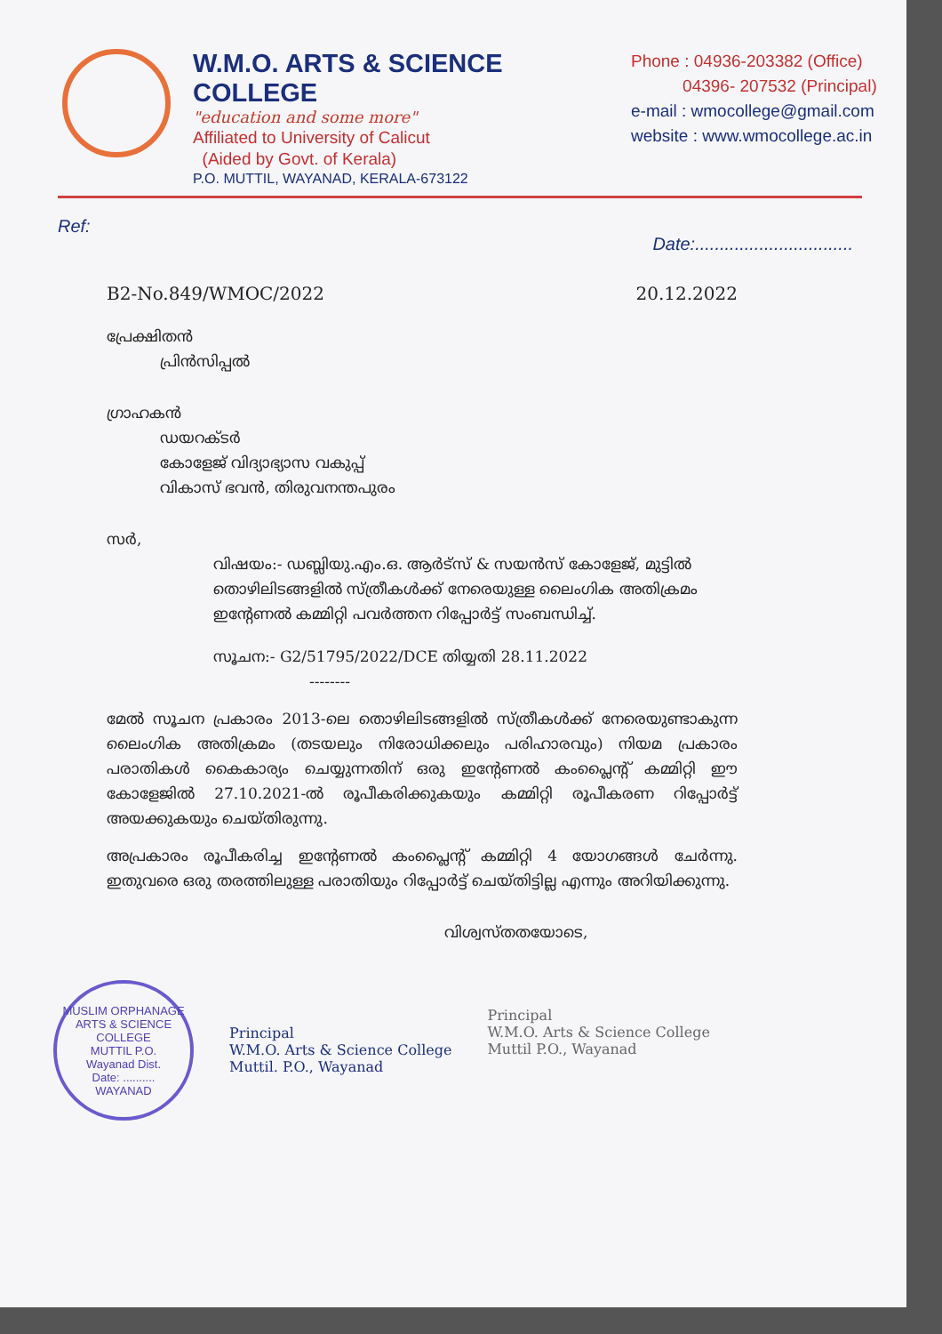W.M.O. ARTS & SCIENCE COLLEGE
"education and some more"
Affiliated to University of Calicut
(Aided by Govt. of Kerala)
P.O. MUTTIL, WAYANAD, KERALA-673122
Phone : 04936-203382 (Office)
04396- 207532 (Principal)
e-mail : wmocollege@gmail.com
website : www.wmocollege.ac.in
Ref: Date:................................
B2-No.849/WMOC/2022 20.12.2022
പ്രേക്ഷിതൻ
പ്രിൻസിപ്പൽ
ഗ്രാഹകൻ
ഡയറക്ടർ
കോളേജ് വിദ്യാഭ്യാസ വകുപ്പ്
വികാസ് ഭവൻ, തിരുവനന്തപുരം
സർ,
വിഷയം:- ഡബ്ലിയു.എം.ഒ. ആർട്സ് & സയൻസ് കോളേജ്, മുട്ടിൽ തൊഴിലിടങ്ങളിൽ സ്ത്രീകൾക്ക് നേരെയുള്ള ലൈംഗിക അതിക്രമം ഇന്റേണൽ കമ്മിറ്റി പവർത്തന റിപ്പോർട്ട് സംബന്ധിച്ച്.
സൂചന:- G2/51795/2022/DCE തിയ്യതി 28.11.2022
--------
മേൽ സൂചന പ്രകാരം 2013-ലെ തൊഴിലിടങ്ങളിൽ സ്ത്രീകൾക്ക് നേരെയുണ്ടാകുന്ന ലൈംഗിക അതിക്രമം (തടയലും നിരോധിക്കലും പരിഹാരവും) നിയമ പ്രകാരം പരാതികൾ കൈകാര്യം ചെയ്യുന്നതിന് ഒരു ഇന്റേണൽ കംപ്ലൈന്റ് കമ്മിറ്റി ഈ കോളേജിൽ 27.10.2021-ൽ രൂപീകരിക്കുകയും കമ്മിറ്റി രൂപീകരണ റിപ്പോർട്ട് അയക്കുകയും ചെയ്തിരുന്നു.
അപ്രകാരം രൂപീകരിച്ച ഇന്റേണൽ കംപ്ലൈന്റ് കമ്മിറ്റി 4 യോഗങ്ങൾ ചേർന്നു. ഇതുവരെ ഒരു തരത്തിലുള്ള പരാതിയും റിപ്പോർട്ട് ചെയ്തിട്ടില്ല എന്നും അറിയിക്കുന്നു.
വിശ്വസ്തതയോടെ,
MUSLIM ORPHANAGE ARTS & SCIENCE COLLEGE
MUTTIL P.O.
Wayanad Dist.
Date: ..........
WAYANAD
Principal
W.M.O. Arts & Science College
Muttil. P.O., Wayanad
Principal
W.M.O. Arts & Science College
Muttil P.O., Wayanad